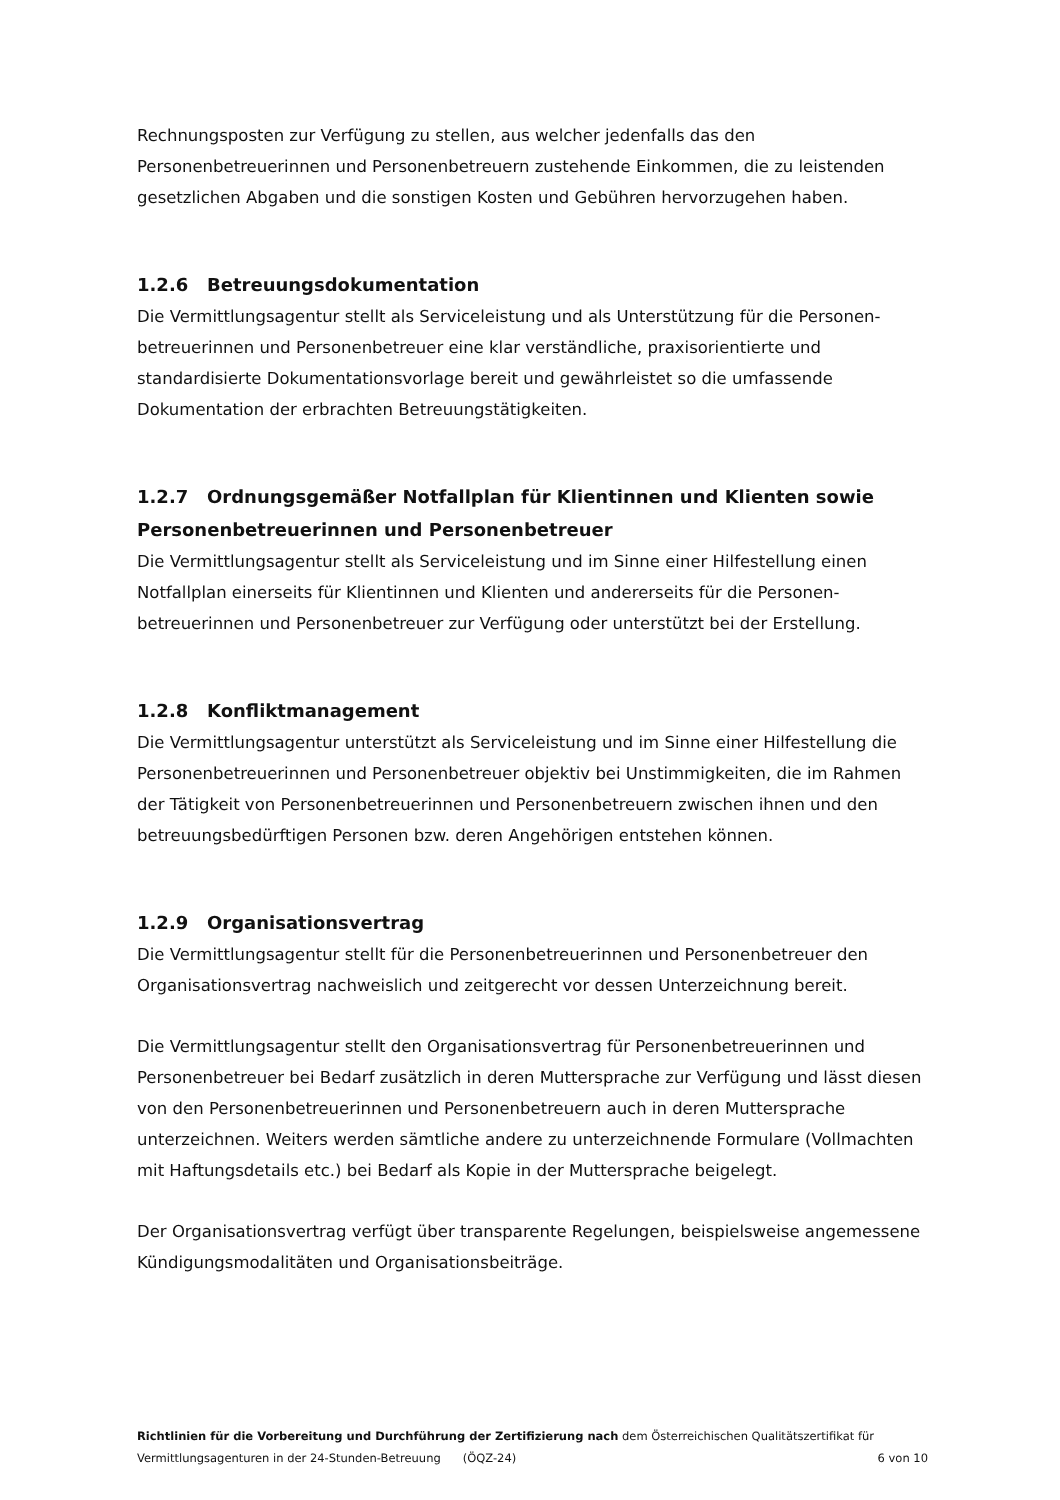Rechnungsposten zur Verfügung zu stellen, aus welcher jedenfalls das den Personenbetreuerinnen und Personenbetreuern zustehende Einkommen, die zu leistenden gesetzlichen Abgaben und die sonstigen Kosten und Gebühren hervorzugehen haben.
1.2.6 Betreuungsdokumentation
Die Vermittlungsagentur stellt als Serviceleistung und als Unterstützung für die Personen-betreuerinnen und Personenbetreuer eine klar verständliche, praxisorientierte und standardisierte Dokumentationsvorlage bereit und gewährleistet so die umfassende Dokumentation der erbrachten Betreuungstätigkeiten.
1.2.7 Ordnungsgemäßer Notfallplan für Klientinnen und Klienten sowie Personenbetreuerinnen und Personenbetreuer
Die Vermittlungsagentur stellt als Serviceleistung und im Sinne einer Hilfestellung einen Notfallplan einerseits für Klientinnen und Klienten und andererseits für die Personen-betreuerinnen und Personenbetreuer zur Verfügung oder unterstützt bei der Erstellung.
1.2.8 Konfliktmanagement
Die Vermittlungsagentur unterstützt als Serviceleistung und im Sinne einer Hilfestellung die Personenbetreuerinnen und Personenbetreuer objektiv bei Unstimmigkeiten, die im Rahmen der Tätigkeit von Personenbetreuerinnen und Personenbetreuern zwischen ihnen und den betreuungsbedürftigen Personen bzw. deren Angehörigen entstehen können.
1.2.9 Organisationsvertrag
Die Vermittlungsagentur stellt für die Personenbetreuerinnen und Personenbetreuer den Organisationsvertrag nachweislich und zeitgerecht vor dessen Unterzeichnung bereit.
Die Vermittlungsagentur stellt den Organisationsvertrag für Personenbetreuerinnen und Personenbetreuer bei Bedarf zusätzlich in deren Muttersprache zur Verfügung und lässt diesen von den Personenbetreuerinnen und Personenbetreuern auch in deren Muttersprache unterzeichnen. Weiters werden sämtliche andere zu unterzeichnende Formulare (Vollmachten mit Haftungsdetails etc.) bei Bedarf als Kopie in der Muttersprache beigelegt.
Der Organisationsvertrag verfügt über transparente Regelungen, beispielsweise angemessene Kündigungsmodalitäten und Organisationsbeiträge.
Richtlinien für die Vorbereitung und Durchführung der Zertifizierung nach dem Österreichischen Qualitätszertifikat für
Vermittlungsagenturen in der 24-Stunden-Betreuung (ÖQZ-24) 6 von 10